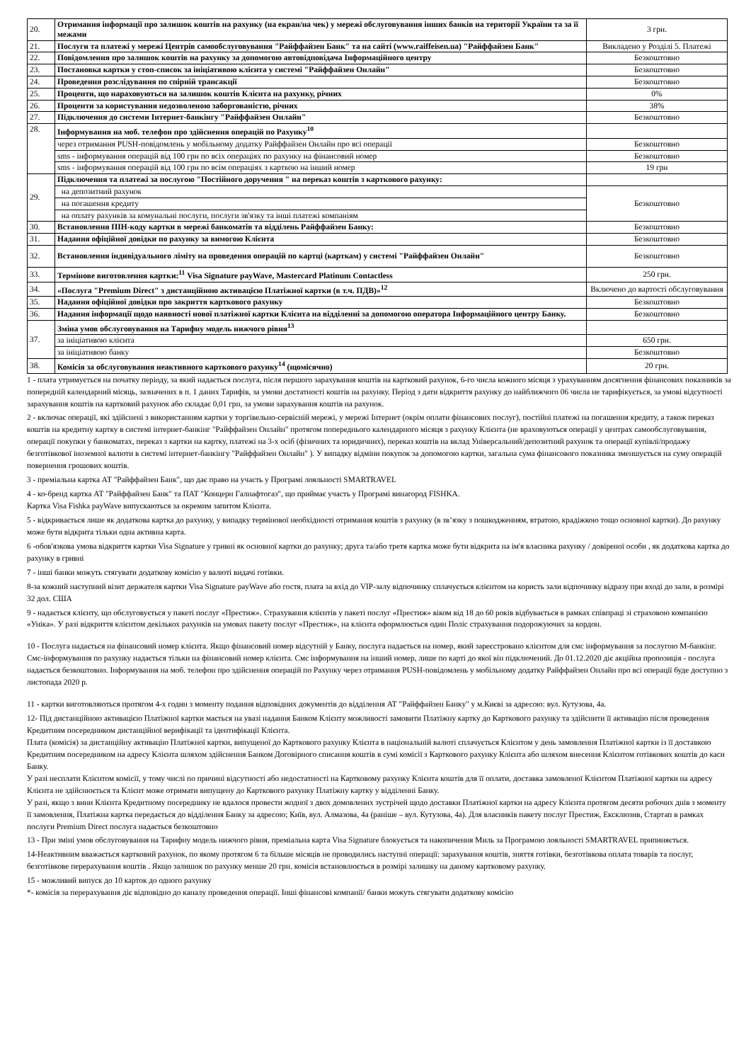| 20. | Отримання інформації про залишок коштів на рахунку (на екран/на чек) у мережі обслуговування інших банків на території України та за її межами | 3 грн. |
| 21. | Послуги та платежі у мережі Центрів самообслуговування "Райффайзен Банк" та на сайті (www.raiffeisen.ua) "Райффайзен Банк" | Викладено у Розділі 5. Платежі |
| 22. | Повідомлення про залишок коштів на рахунку за допомогою автовідповідача Інформаційного центру | Безкоштовно |
| 23. | Постановка картки у стоп-список за ініціативою клієнта у системі "Райффайзен Онлайн" | Безкоштовно |
| 24. | Проведення розслідування по спірній трансакції | Безкоштовно |
| 25. | Проценти, що нараховуються на залишок коштів Клієнта на рахунку, річних | 0% |
| 26. | Проценти за користування недозволеною заборгованістю, річних | 38% |
| 27. | Підключення до системи Інтернет-банкінгу "Райффайзен Онлайн" | Безкоштовно |
| 28. | Інформування на моб. телефон про здійснення операцій по Рахунку<sup>10</sup> | |
| | через отримання PUSH-повідомлень у мобільному додатку Райффайзен Онлайн про всі операції | Безкоштовно |
| | sms - інформування операцій від 100 грн по всіх операціях по рахунку на фінансовий номер | Безкоштовно |
| | sms - інформування операцій від 100 грн по всім операціях з карткою на інший номер | 19 грн |
| 29. | Підключення та платежі за послугою "Постійного доручення " на переказ коштів з карткового рахунку: | |
| | на депозитний рахунок | Безкоштовно |
| | на погашення кредиту | |
| | на оплату рахунків за комунальні послуги, послуги зв'язку та інші платежі компаніям | |
| 30. | Встановлення ПІН-коду картки в мережі банкоматів та відділень Райффайзен Банку: | Безкоштовно |
| 31. | Надання офіційної довідки по рахунку за вимогою Клієнта | Безкоштовно |
| 32. | Встановлення індивідуального ліміту на проведення операцій по картці (карткам) у системі "Райффайзен Онлайн" | Безкоштовно |
| 33. | Термінове виготовлення картки:<sup>11</sup> Visa Signature payWave, Mastercard Platinum Contactless | 250 грн. |
| 34. | «Послуга "Premium Direct" з дистанційною активацією Платіжної картки (в т.ч. ПДВ)»<sup>12</sup> | Включено до вартості обслуговування |
| 35. | Надання офіційної довідки про закриття карткового рахунку | Безкоштовно |
| 36. | Надання інформації щодо наявності нової платіжної картки Клієнта на відділенні за допомогою оператора Інформаційного центру Банку. | Безкоштовно |
| 37. | Зміна умов обслуговування на Тарифну модель нижчого рівня<sup>13</sup> | |
| | за ініціативою клієнта | 650 грн. |
| | за ініціативою банку | Безкоштовно |
| 38. | Комісія за обслуговування неактивного карткового рахунку<sup>14</sup> (щомісячно) | 20 грн. |
1 - плата утримується на початку періоду, за який надається послуга, після першого зарахування коштів на картковий рахунок, 6-го числа кожного місяця з урахуванням досягнення фінансових показників за попередній календарний місяць, зазначених в п. 1 даних Тарифів, за умови достатності коштів на рахунку. Період з дати відкриття рахунку до найближчого 06 числа не тарифікується, за умові відсутності зарахування коштів на картковий рахунок або складає 0,01 грн, за умови зарахування коштів на рахунок.
2 - включає операції, які здійснені з використанням картки у торгівельно-сервісній мережі, у мережі Інтернет (окрім оплати фінансових послуг), постійні платежі на погашення кредиту, а також переказ коштів на кредитну картку в системі інтернет-банкінг "Райффайзен Онлайн" протягом попереднього календарного місяця з рахунку Клієнта (не враховуються операції у центрах самообслуговування, операції покупки у банкоматах, переказ з картки на картку, платежі на 3-х осіб (фізичних та юридичних), переказ коштів на вклад Універсальний/депозитний рахунок та операції купівлі/продажу безготівкової іноземної валюти в системі інтернет-банкінгу "Райффайзен Онлайн" ). У випадку відміни покупок за допомогою картки, загальна сума фінансового показника зменшується на суму операцій повернення грошових коштів.
3 - преміальна картка АТ "Райффайзен Банк", що дає право на участь у Програмі лояльності SMARTRAVEL
4 - ко-бренд картка АТ "Райффайзен Банк" та ПАТ "Концерн Галнафтогаз", що приймає участь у Програмі винагород FISHKA.
Картка Visa Fishka payWave випускаються за окремим запитом Клієнта.
5 - відкривається лише як додаткова картка до рахунку, у випадку термінової необхідності отримання коштів з рахунку (в зв’язку з пошкодженням, втратою, крадіжкою тощо основної картки). До рахунку може бути відкрита тільки одна активна карта.
6 -обов'язкова умова відкриття картки Visa Signature у гривні як основної картки до рахунку; друга та/або третя картка може бути відкрита на ім'я власника рахунку / довіреної особи , як додаткова картка до рахунку в гривні
7 - інші банки можуть стягувати додаткову комісію у валюті видачі готівки.
8-за кожний наступний візит держателя картки Visa Signature payWave або гостя, плата за вхід до VIP-залу відпочинку сплачується клієнтом на користь зали відпочинку відразу при вході до зали, в розмірі 32 дол. США
9 - надається клієнту, що обслуговується у пакеті послуг «Престиж». Страхування клієнтів у пакеті послуг «Престиж» віком від 18 до 60 років відбувається в рамках співпраці зі страховою компанією «Уніка». У разі відкриття клієнтом декількох рахунків на умовах пакету послуг «Престиж», на клієнта оформлюється один Поліс страхування подорожуючих за кордон.
10 - Послуга надається на фінансовий номер клієнта. Якщо фінансовий номер відсутній у Банку, послуга надається на номер, який зареєстровано клієнтом для смс інформування за послугою М-банкінг. Смс-інформування по рахунку надається тільки на фінансовий номер клієнта. Смс інформування на інший номер, лише по карті до якої він підключений. До 01.12.2020 діє акційна пропозиція - послуга надається безкоштовно. Інформування на моб. телефон про здійснення операцій по Рахунку через отримання PUSH-повідомлень у мобільному додатку Райффайзен Онлайн про всі операції буде доступно з листопада 2020 р.
11 - картки виготовляються протягом 4-х годин з моменту подання відповідних документів до відділення АТ "Райффайзен Банку" у м.Києві за адресою: вул. Кутузова, 4а.
12- Під дистанційною активацією Платіжної картки мається на увазі надання Банком Клієнту можливості замовити Платіжну картку до Карткового рахунку та здійснити її активацію після проведення Кредитним посередником дистанційної верифікації та ідентифікації Клієнта.
Плата (комісія) за дистанційну активацію Платіжної картки, випущеної до Карткового рахунку Клієнта в національній валюті сплачується Клієнтом у день замовлення Платіжної картки із її доставкою Кредитним посередником на адресу Клієнта шляхом здійснення Банком Договірного списання коштів в сумі комісії з Карткового рахунку Клієнта або шляхом внесення Клієнтом готівкових коштів до каси Банку.
У разі несплати Клієнтом комісії, у тому числі по причині відсутності або недостатності на Картковому рахунку Клієнта коштів для її оплати, доставка замовленої Клієнтом Платіжної картки на адресу Клієнта не здійснюється та Клієнт може отримати випущену до Карткового рахунку Платіжну картку у відділенні Банку.
У разі, якщо з вини Клієнта Кредитному посереднику не вдалося провести жодної з двох домовлених зустрічей щодо доставки Платіжної картки на адресу Клієнта протягом десяти робочих днів з моменту її замовлення, Платіжна картка передається до відділення Банку за адресою; Київ, вул. Алмазова, 4а (раніше – вул. Кутузова, 4а). Для власників пакету послуг Престиж, Ексклюзив, Стартап в рамках послуги Premium Direct послуга надається безкоштовно
13 - При зміні умов обслуговування на Тарифну модель нижчого рівня, преміальна карта Visa Signature блокується та накопичення Миль за Програмою лояльності SMARTRAVEL припиняється.
14-Неактивним вважається картковий рахунок, по якому протягом 6 та більше місяців не проводились наступні операції: зарахування коштів, зняття готівки, безготівкова оплата товарів та послуг, безготівкове перерахування коштів . Якщо залишок по рахунку менше 20 грн. комісія встановлюється в розмірі залишку на даному картковому рахунку.
15 - можливий випуск до 10 карток до одного рахунку
*- комісія за перерахування діє відповідно до каналу проведення операції. Інші фінансові компанії/ банки можуть стягувати додаткову комісію